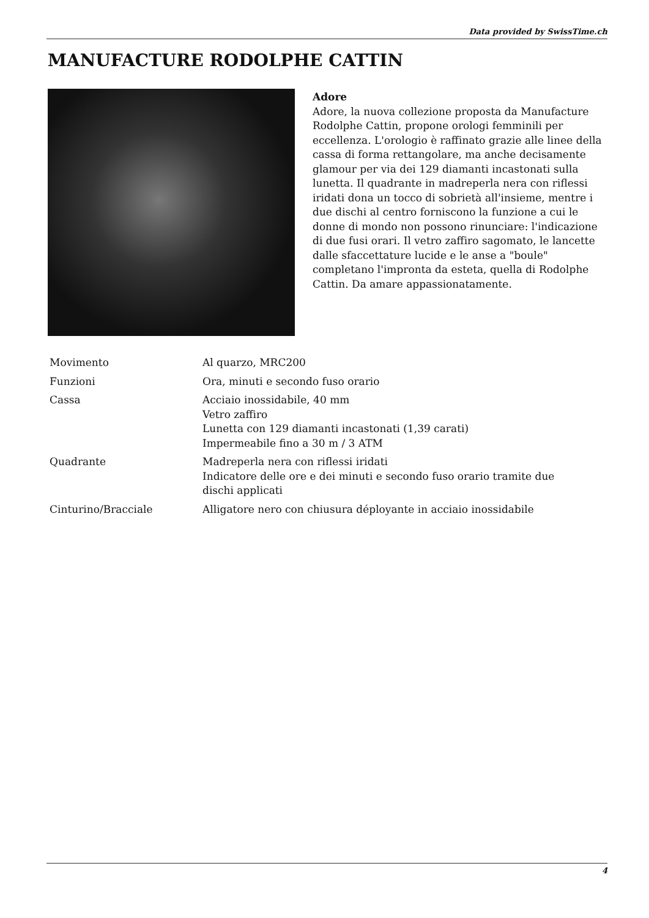Data provided by SwissTime.ch
MANUFACTURE RODOLPHE CATTIN
Adore
Adore, la nuova collezione proposta da Manufacture Rodolphe Cattin, propone orologi femminili per eccellenza. L'orologio è raffinato grazie alle linee della cassa di forma rettangolare, ma anche decisamente glamour per via dei 129 diamanti incastonati sulla lunetta. Il quadrante in madreperla nera con riflessi iridati dona un tocco di sobrietà all'insieme, mentre i due dischi al centro forniscono la funzione a cui le donne di mondo non possono rinunciare: l'indicazione di due fusi orari. Il vetro zaffiro sagomato, le lancette dalle sfaccettature lucide e le anse a "boule" completano l'impronta da esteta, quella di Rodolphe Cattin. Da amare appassionatamente.
| Movimento | Al quarzo, MRC200 |
| Funzioni | Ora, minuti e secondo fuso orario |
| Cassa | Acciaio inossidabile, 40 mm Vetro zaffiro Lunetta con 129 diamanti incastonati (1,39 carati) Impermeabile fino a 30 m / 3 ATM |
| Quadrante | Madreperla nera con riflessi iridati Indicatore delle ore e dei minuti e secondo fuso orario tramite due dischi applicati |
| Cinturino/Bracciale | Alligatore nero con chiusura déployante in acciaio inossidabile |
4